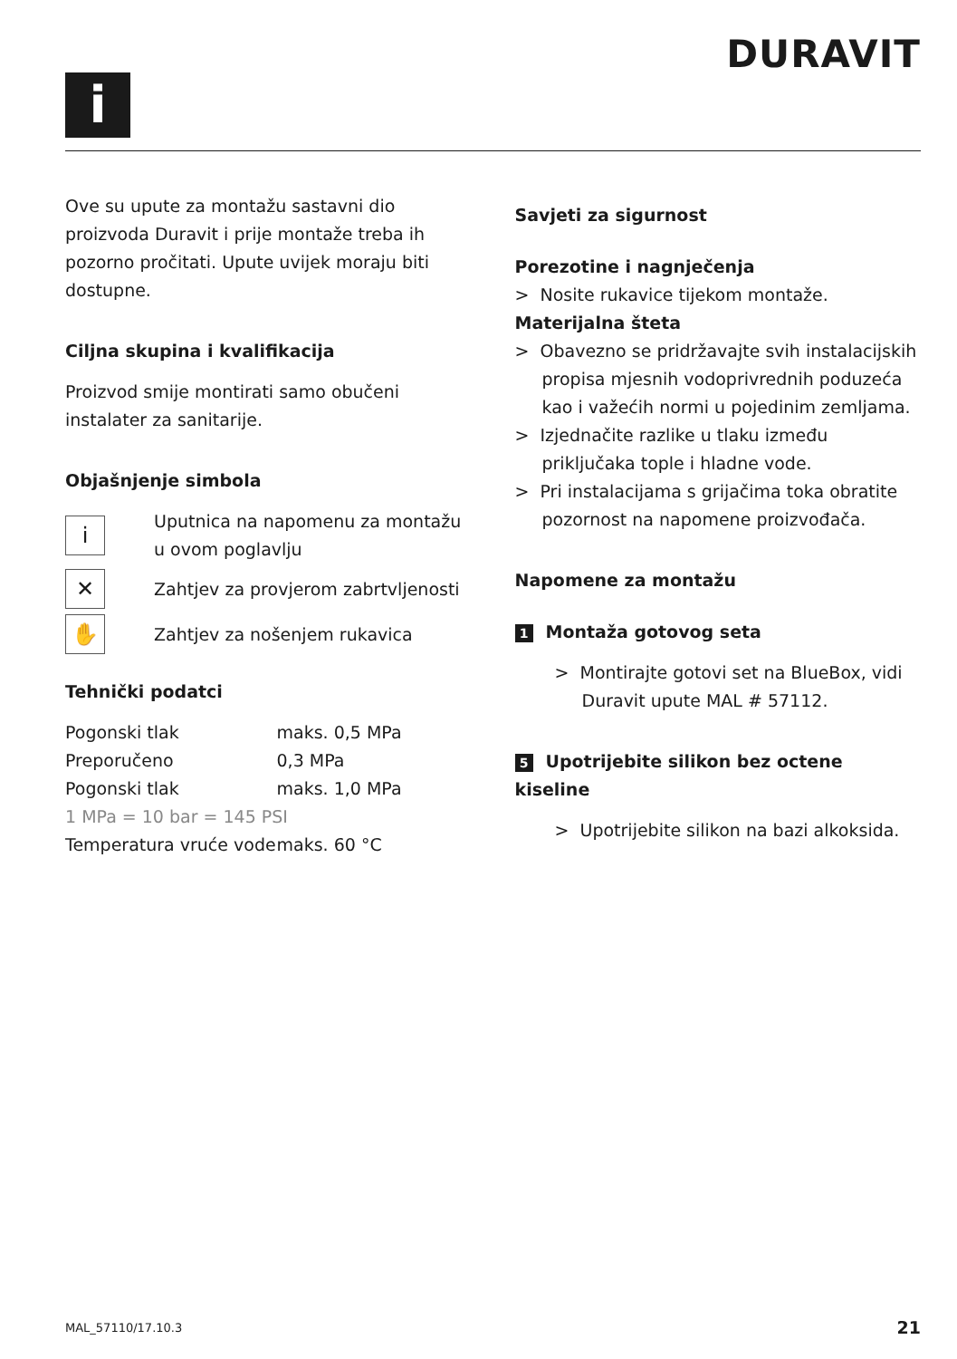DURAVIT
i
Ove su upute za montažu sastavni dio proizvoda Duravit i prije montaže treba ih pozorno pročitati. Upute uvijek moraju biti dostupne.
Ciljna skupina i kvalifikacija
Proizvod smije montirati samo obučeni instalater za sanitarije.
Objašnjenje simbola
i
Uputnica na napomenu za montažu u ovom poglavlju
✕
Zahtjev za provjerom zabrtvljenosti
✋
Zahtjev za nošenjem rukavica
Tehnički podatci
| Pogonski tlak | maks. 0,5 MPa |
| Preporučeno | 0,3 MPa |
| Pogonski tlak | maks. 1,0 MPa |
| 1 MPa = 10 bar = 145 PSI | |
| Temperatura vruće vode | maks. 60 °C |
Savjeti za sigurnost
Porezotine i nagnječenja
> Nosite rukavice tijekom montaže.
Materijalna šteta
> Obavezno se pridržavajte svih instalacijskih propisa mjesnih vodoprivrednih poduzeća kao i važećih normi u pojedinim zemljama.
> Izjednačite razlike u tlaku između priključaka tople i hladne vode.
> Pri instalacijama s grijačima toka obratite pozornost na napomene proizvođača.
Napomene za montažu
1 Montaža gotovog seta
> Montirajte gotovi set na BlueBox, vidi Duravit upute MAL # 57112.
5 Upotrijebite silikon bez octene kiseline
> Upotrijebite silikon na bazi alkoksida.
MAL_57110/17.10.3 21